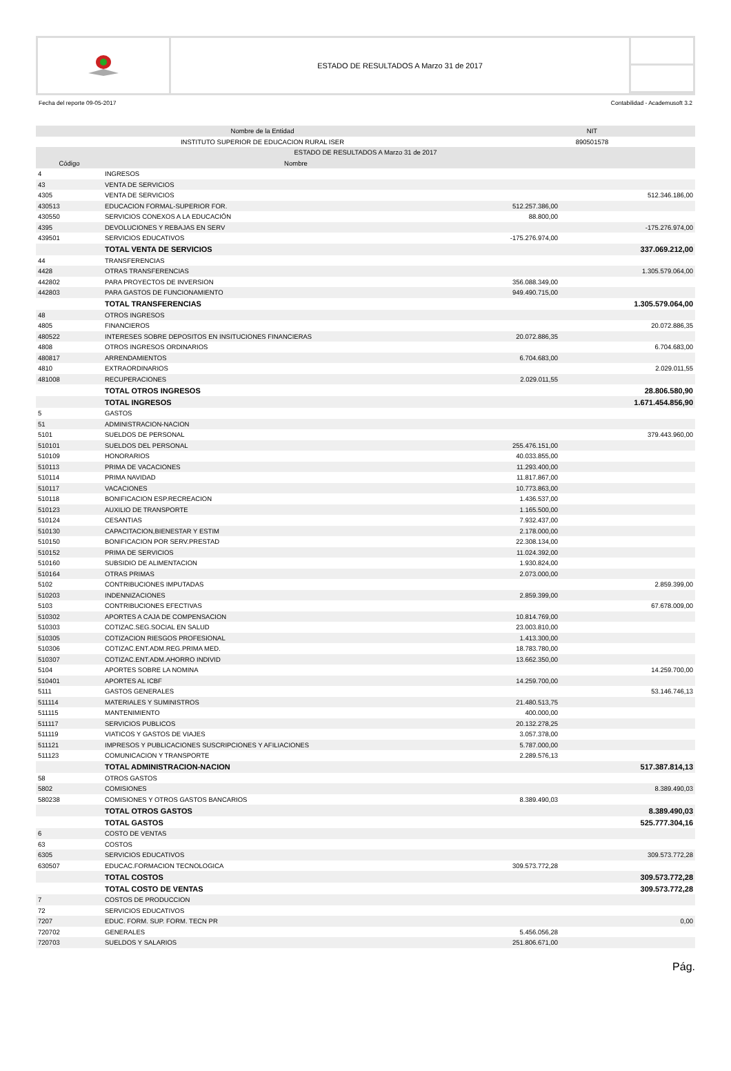ESTADO DE RESULTADOS A Marzo 31 de 2017
Fecha del reporte 09-05-2017 Contabilidad - Academusoft 3.2
| Nombre de la Entidad | | NIT | |
| --- | --- | --- | --- |
| INSTITUTO SUPERIOR DE EDUCACION RURAL ISER | | 890501578 | |
| ESTADO DE RESULTADOS A Marzo 31 de 2017 | | | |
| Código | Nombre | | |
| 4 | INGRESOS | | |
| 43 | VENTA DE SERVICIOS | | |
| 4305 | VENTA DE SERVICIOS | | 512.346.186,00 |
| 430513 | EDUCACION FORMAL-SUPERIOR FOR. | 512.257.386,00 | |
| 430550 | SERVICIOS CONEXOS A LA EDUCACIÓN | 88.800,00 | |
| 4395 | DEVOLUCIONES Y REBAJAS EN SERV | | -175.276.974,00 |
| 439501 | SERVICIOS EDUCATIVOS | -175.276.974,00 | |
| | TOTAL VENTA DE SERVICIOS | | 337.069.212,00 |
| 44 | TRANSFERENCIAS | | |
| 4428 | OTRAS TRANSFERENCIAS | | 1.305.579.064,00 |
| 442802 | PARA PROYECTOS DE INVERSION | 356.088.349,00 | |
| 442803 | PARA GASTOS DE FUNCIONAMIENTO | 949.490.715,00 | |
| | TOTAL TRANSFERENCIAS | | 1.305.579.064,00 |
| 48 | OTROS INGRESOS | | |
| 4805 | FINANCIEROS | | 20.072.886,35 |
| 480522 | INTERESES SOBRE DEPOSITOS EN INSITUCIONES FINANCIERAS | 20.072.886,35 | |
| 4808 | OTROS INGRESOS ORDINARIOS | | 6.704.683,00 |
| 480817 | ARRENDAMIENTOS | 6.704.683,00 | |
| 4810 | EXTRAORDINARIOS | | 2.029.011,55 |
| 481008 | RECUPERACIONES | 2.029.011,55 | |
| | TOTAL OTROS INGRESOS | | 28.806.580,90 |
| | TOTAL INGRESOS | | 1.671.454.856,90 |
| 5 | GASTOS | | |
| 51 | ADMINISTRACION-NACION | | |
| 5101 | SUELDOS DE PERSONAL | | 379.443.960,00 |
| 510101 | SUELDOS DEL PERSONAL | 255.476.151,00 | |
| 510109 | HONORARIOS | 40.033.855,00 | |
| 510113 | PRIMA DE VACACIONES | 11.293.400,00 | |
| 510114 | PRIMA NAVIDAD | 11.817.867,00 | |
| 510117 | VACACIONES | 10.773.863,00 | |
| 510118 | BONIFICACION ESP.RECREACION | 1.436.537,00 | |
| 510123 | AUXILIO DE TRANSPORTE | 1.165.500,00 | |
| 510124 | CESANTIAS | 7.932.437,00 | |
| 510130 | CAPACITACION,BIENESTAR Y ESTIM | 2.178.000,00 | |
| 510150 | BONIFICACION POR SERV.PRESTAD | 22.308.134,00 | |
| 510152 | PRIMA DE SERVICIOS | 11.024.392,00 | |
| 510160 | SUBSIDIO DE ALIMENTACION | 1.930.824,00 | |
| 510164 | OTRAS PRIMAS | 2.073.000,00 | |
| 5102 | CONTRIBUCIONES IMPUTADAS | | 2.859.399,00 |
| 510203 | INDENNIZACIONES | 2.859.399,00 | |
| 5103 | CONTRIBUCIONES EFECTIVAS | | 67.678.009,00 |
| 510302 | APORTES A CAJA DE COMPENSACION | 10.814.769,00 | |
| 510303 | COTIZAC.SEG.SOCIAL EN SALUD | 23.003.810,00 | |
| 510305 | COTIZACION RIESGOS PROFESIONAL | 1.413.300,00 | |
| 510306 | COTIZAC.ENT.ADM.REG.PRIMA MED. | 18.783.780,00 | |
| 510307 | COTIZAC.ENT.ADM.AHORRO INDIVID | 13.662.350,00 | |
| 5104 | APORTES SOBRE LA NOMINA | | 14.259.700,00 |
| 510401 | APORTES AL ICBF | 14.259.700,00 | |
| 5111 | GASTOS GENERALES | | 53.146.746,13 |
| 511114 | MATERIALES Y SUMINISTROS | 21.480.513,75 | |
| 511115 | MANTENIMIENTO | 400.000,00 | |
| 511117 | SERVICIOS PUBLICOS | 20.132.278,25 | |
| 511119 | VIATICOS Y GASTOS DE VIAJES | 3.057.378,00 | |
| 511121 | IMPRESOS Y PUBLICACIONES SUSCRIPCIONES Y AFILIACIONES | 5.787.000,00 | |
| 511123 | COMUNICACION Y TRANSPORTE | 2.289.576,13 | |
| | TOTAL ADMINISTRACION-NACION | | 517.387.814,13 |
| 58 | OTROS GASTOS | | |
| 5802 | COMISIONES | | 8.389.490,03 |
| 580238 | COMISIONES Y OTROS GASTOS BANCARIOS | 8.389.490,03 | |
| | TOTAL OTROS GASTOS | | 8.389.490,03 |
| | TOTAL GASTOS | | 525.777.304,16 |
| 6 | COSTO DE VENTAS | | |
| 63 | COSTOS | | |
| 6305 | SERVICIOS EDUCATIVOS | | 309.573.772,28 |
| 630507 | EDUCAC.FORMACION TECNOLOGICA | 309.573.772,28 | |
| | TOTAL COSTOS | | 309.573.772,28 |
| | TOTAL COSTO DE VENTAS | | 309.573.772,28 |
| 7 | COSTOS DE PRODUCCION | | |
| 72 | SERVICIOS EDUCATIVOS | | |
| 7207 | EDUC. FORM. SUP. FORM. TECN PR | | 0,00 |
| 720702 | GENERALES | 5.456.056,28 | |
| 720703 | SUELDOS Y SALARIOS | 251.806.671,00 | |
Pág.